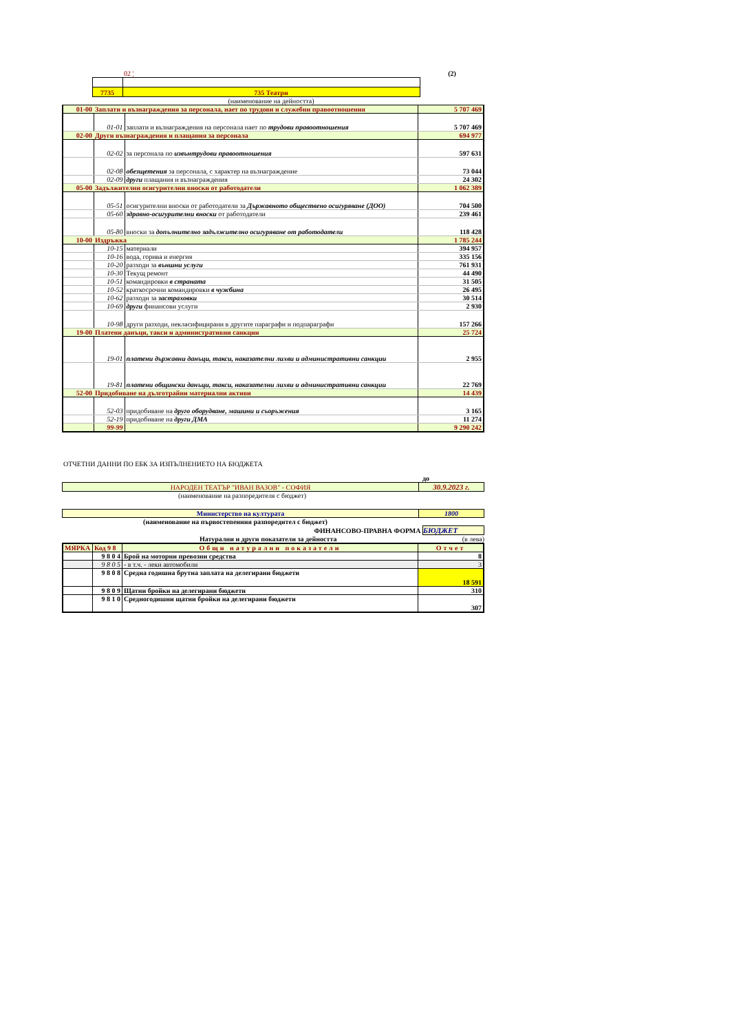| | | 02 ¦ | (2) |
| | 7735 | 735 Театри | |
| | | (наименование на дейността) | |
| 01-00 | Заплати и възнаграждения за персонала, нает по трудови и служебни правоотношения | | 5 707 469 |
| | 01-01 | заплати и възнаграждения на персонала нает по трудови правоотношения | 5 707 469 |
| 02-00 | Други възнаграждения и плащания за персонала | | 694 977 |
| | 02-02 | за персонала по извънтрудови правоотношения | 597 631 |
| | 02-08 | обезщетения за персонала, с характер на възнаграждение | 73 044 |
| | 02-09 | други плащания и възнаграждения | 24 302 |
| 05-00 | Задължителни осигурителни вноски от работодатели | | 1 062 389 |
| | 05-51 | осигурителни вноски от работодатели за Държавното обществено осигуряване (ДОО) | 704 500 |
| | 05-60 | здравно-осигурителни вноски от работодатели | 239 461 |
| | 05-80 | вноски за допълнително задължително осигуряване от работодатели | 118 428 |
| 10-00 | Издръжка | | 1 785 244 |
| | 10-15 | материали | 394 957 |
| | 10-16 | вода, горива и енергия | 335 156 |
| | 10-20 | разходи за външни услуги | 761 931 |
| | 10-30 | Текущ ремонт | 44 490 |
| | 10-51 | командировки в страната | 31 505 |
| | 10-52 | краткосрочни командировки в чужбина | 26 495 |
| | 10-62 | разходи за застраховки | 30 514 |
| | 10-69 | други финансови услуги | 2 930 |
| | 10-98 | други разходи, некласифицирани в другите параграфи и подпараграфи | 157 266 |
| 19-00 | Платени данъци, такси и административни санкции | | 25 724 |
| | 19-01 | платени държавни данъци, такси, наказателни лихви и административни санкции | 2 955 |
| | 19-81 | платени общински данъци, такси, наказателни лихви и административни санкции | 22 769 |
| 52-00 | Придобиване на дълготрайни материални активи | | 14 439 |
| | 52-03 | придобиване на друго оборудване, машини и съоръжения | 3 165 |
| | 52-19 | придобиване на други ДМА | 11 274 |
| | 99-99 | | 9 290 242 |
ОТЧЕТНИ ДАННИ ПО ЕБК ЗА ИЗПЪЛНЕНИЕТО НА БЮДЖЕТА
до
| НАРОДЕН ТЕАТЪР "ИВАН ВАЗОВ" - СОФИЯ | 30.9.2023 г. |
(наименование на разпоредителя с бюджет)
| Министерство на културата | 1800 |
(наименование на първостепенния разпоредител с бюджет)
ФИНАНСОВО-ПРАВНА ФОРМА БЮДЖЕТ
Натурални и други показатели за дейността (в лева)
| МЯРКА | Код 9 8 | Общи натурални показатели | Отчет |
| | 9 8 0 4 | Брой на моторни превозни средства | 8 |
| | 9 8 0 5 | - в т.ч. - леки автомобили | 3 |
| | 9 8 0 8 | Средна годишна брутна заплата на делегирани бюджети | 18 591 |
| | 9 8 0 9 | Щатни бройки на делегирани бюджети | 310 |
| | 9 8 1 0 | Средногодишни щатни бройки на делегирани бюджети | 307 |